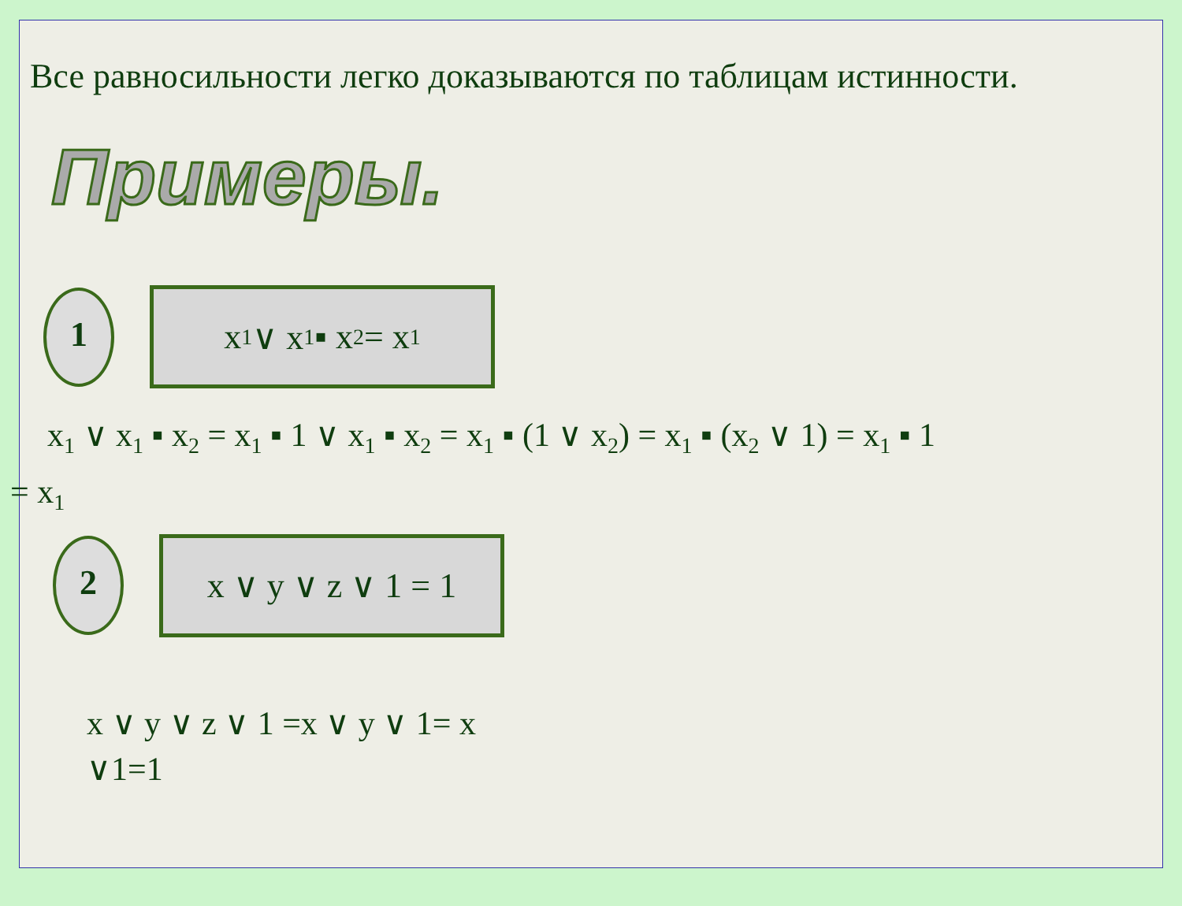Все равносильности легко доказываются по таблицам истинности.
Примеры.
1
x<sub>1</sub> ∨ x<sub>1</sub> ▪ x<sub>2</sub> = x<sub>1</sub>
x<sub>1</sub> ∨ x<sub>1</sub> ▪ x<sub>2</sub> = x<sub>1</sub> ▪ 1 ∨ x<sub>1</sub> ▪ x<sub>2</sub> = x<sub>1</sub> ▪ (1 ∨ x<sub>2</sub>) = x<sub>1</sub> ▪ (x<sub>2</sub> ∨ 1) = x<sub>1</sub> ▪ 1
= x<sub>1</sub>
2
x ∨ y ∨ z ∨ 1 = 1
x ∨ y ∨ z ∨ 1 =x ∨ y ∨ 1= x
∨1=1